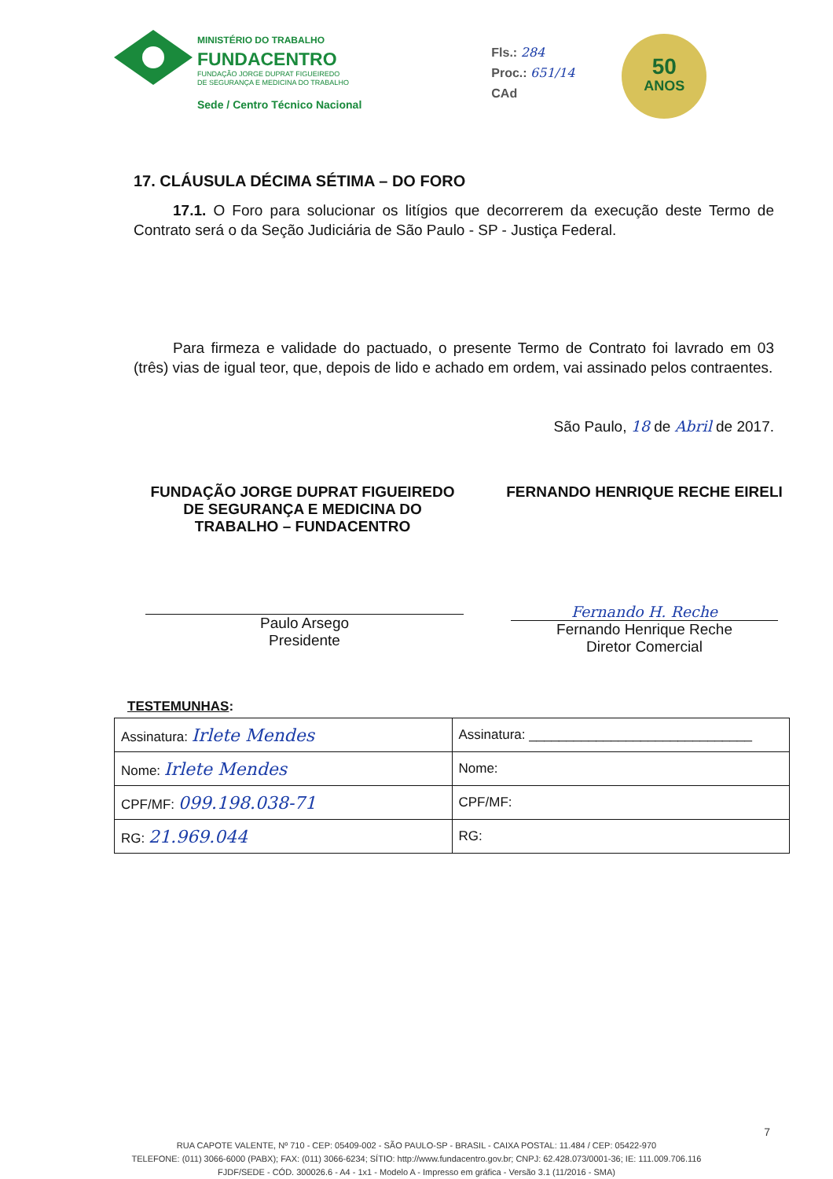MINISTÉRIO DO TRABALHO
FUNDACENTRO
FUNDAÇÃO JORGE DUPRAT FIGUEIREDO
DE SEGURANÇA E MEDICINA DO TRABALHO
Sede / Centro Técnico Nacional
Fls.: 284
Proc.: 651/14
CAd
50
ANOS
17. CLÁUSULA DÉCIMA SÉTIMA – DO FORO
17.1. O Foro para solucionar os litígios que decorrerem da execução deste Termo de Contrato será o da Seção Judiciária de São Paulo - SP - Justiça Federal.
Para firmeza e validade do pactuado, o presente Termo de Contrato foi lavrado em 03 (três) vias de igual teor, que, depois de lido e achado em ordem, vai assinado pelos contraentes.
São Paulo, 18 de Abril de 2017.
FUNDAÇÃO JORGE DUPRAT FIGUEIREDO
DE SEGURANÇA E MEDICINA DO
TRABALHO – FUNDACENTRO
Paulo Arsego
Presidente
FERNANDO HENRIQUE RECHE EIRELI
Fernando H. Reche
Fernando Henrique Reche
Diretor Comercial
TESTEMUNHAS:
| Assinatura: Irlete Mendes | Assinatura: ______________________________ |
| Nome: Irlete Mendes | Nome: |
| CPF/MF: 099.198.038-71 | CPF/MF: |
| RG: 21.969.044 | RG: |
7
RUA CAPOTE VALENTE, Nº 710 - CEP: 05409-002 - SÃO PAULO-SP - BRASIL - CAIXA POSTAL: 11.484 / CEP: 05422-970
TELEFONE: (011) 3066-6000 (PABX); FAX: (011) 3066-6234; SÍTIO: http://www.fundacentro.gov.br; CNPJ: 62.428.073/0001-36; IE: 111.009.706.116
FJDF/SEDE - CÓD. 300026.6 - A4 - 1x1 - Modelo A - Impresso em gráfica - Versão 3.1 (11/2016 - SMA)